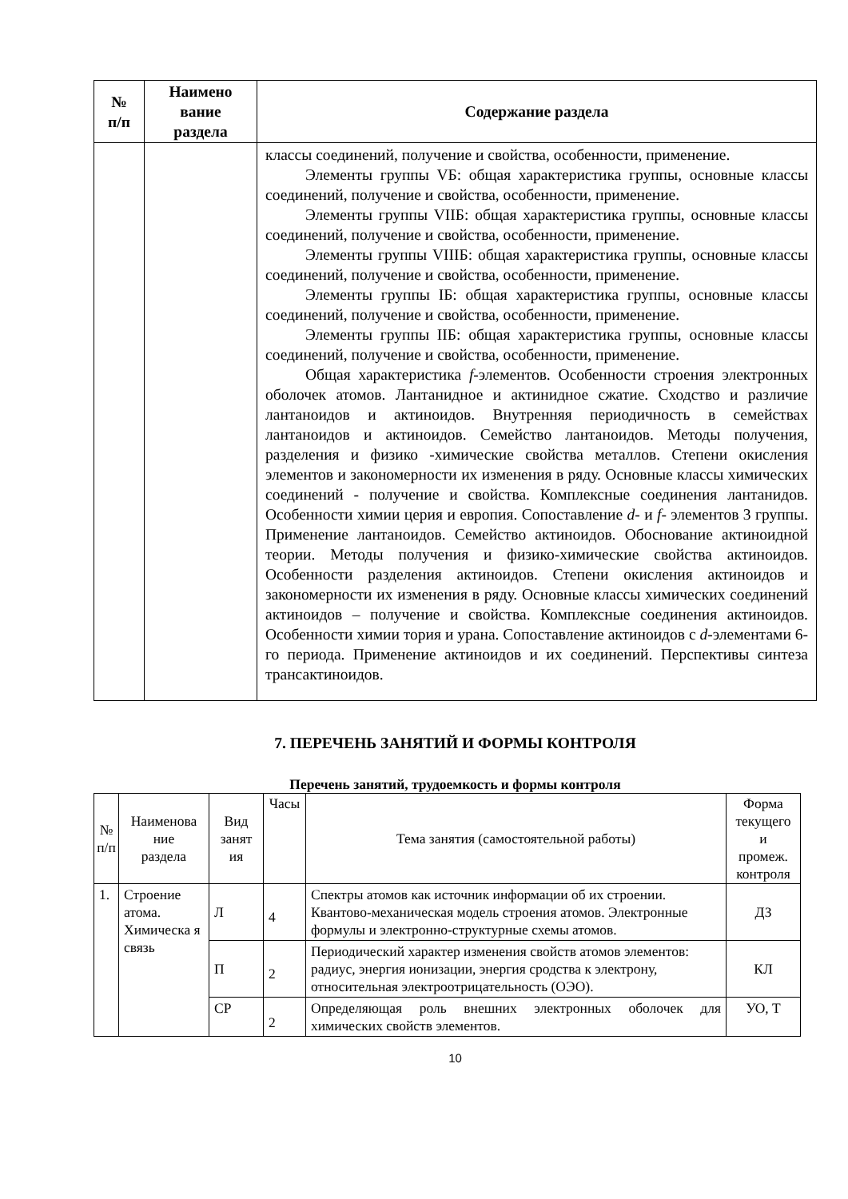| № п/п | Наимено вание раздела | Содержание раздела |
| --- | --- | --- |
| | | классы соединений, получение и свойства, особенности, применение. Элементы группы VБ: общая характеристика группы, основные классы соединений, получение и свойства, особенности, применение. Элементы группы VIIБ: общая характеристика группы, основные классы соединений, получение и свойства, особенности, применение. Элементы группы VIIIБ: общая характеристика группы, основные классы соединений, получение и свойства, особенности, применение. Элементы группы IБ: общая характеристика группы, основные классы соединений, получение и свойства, особенности, применение. Элементы группы IIБ: общая характеристика группы, основные классы соединений, получение и свойства, особенности, применение. Общая характеристика f -элементов. Особенности строения электронных оболочек атомов. Лантанидное и актинидное сжатие. Сходство и различие лантаноидов и актиноидов. Внутренняя периодичность в семействах лантаноидов и актиноидов. Семейство лантаноидов. Методы получения, разделения и физико -химические свойства металлов. Степени окисления элементов и закономерности их изменения в ряду. Основные классы химических соединений - получение и свойства. Комплексные соединения лантанидов. Особенности химии церия и европия. Сопоставление d - и f - элементов 3 группы. Применение лантаноидов. Семейство актиноидов. Обоснование актиноидной теории. Методы получения и физико-химические свойства актиноидов. Особенности разделения актиноидов. Степени окисления актиноидов и закономерности их изменения в ряду. Основные классы химических соединений актиноидов – получение и свойства. Комплексные соединения актиноидов. Особенности химии тория и урана. Сопоставление актиноидов с d -элементами 6-го периода. Применение актиноидов и их соединений. Перспективы синтеза трансактиноидов. |
7. ПЕРЕЧЕНЬ ЗАНЯТИЙ И ФОРМЫ КОНТРОЛЯ
Перечень занятий, трудоемкость и формы контроля
| № п/п | Наименова ние раздела | Вид занят ия | Часы | Тема занятия (самостоятельной работы) | Форма текущего и промеж. контроля |
| --- | --- | --- | --- | --- | --- |
| 1. | Строение атома. Химическа я связь | Л | 4 | Спектры атомов как источник информации об их строении. Квантово-механическая модель строения атомов. Электронные формулы и электронно-структурные схемы атомов. | ДЗ |
| | | П | 2 | Периодический характер изменения свойств атомов элементов: радиус, энергия ионизации, энергия сродства к электрону, относительная электроотрицательность (ОЭО). | КЛ |
| | | СР | 2 | Определяющая роль внешних электронных оболочек для химических свойств элементов. | УО, Т |
10